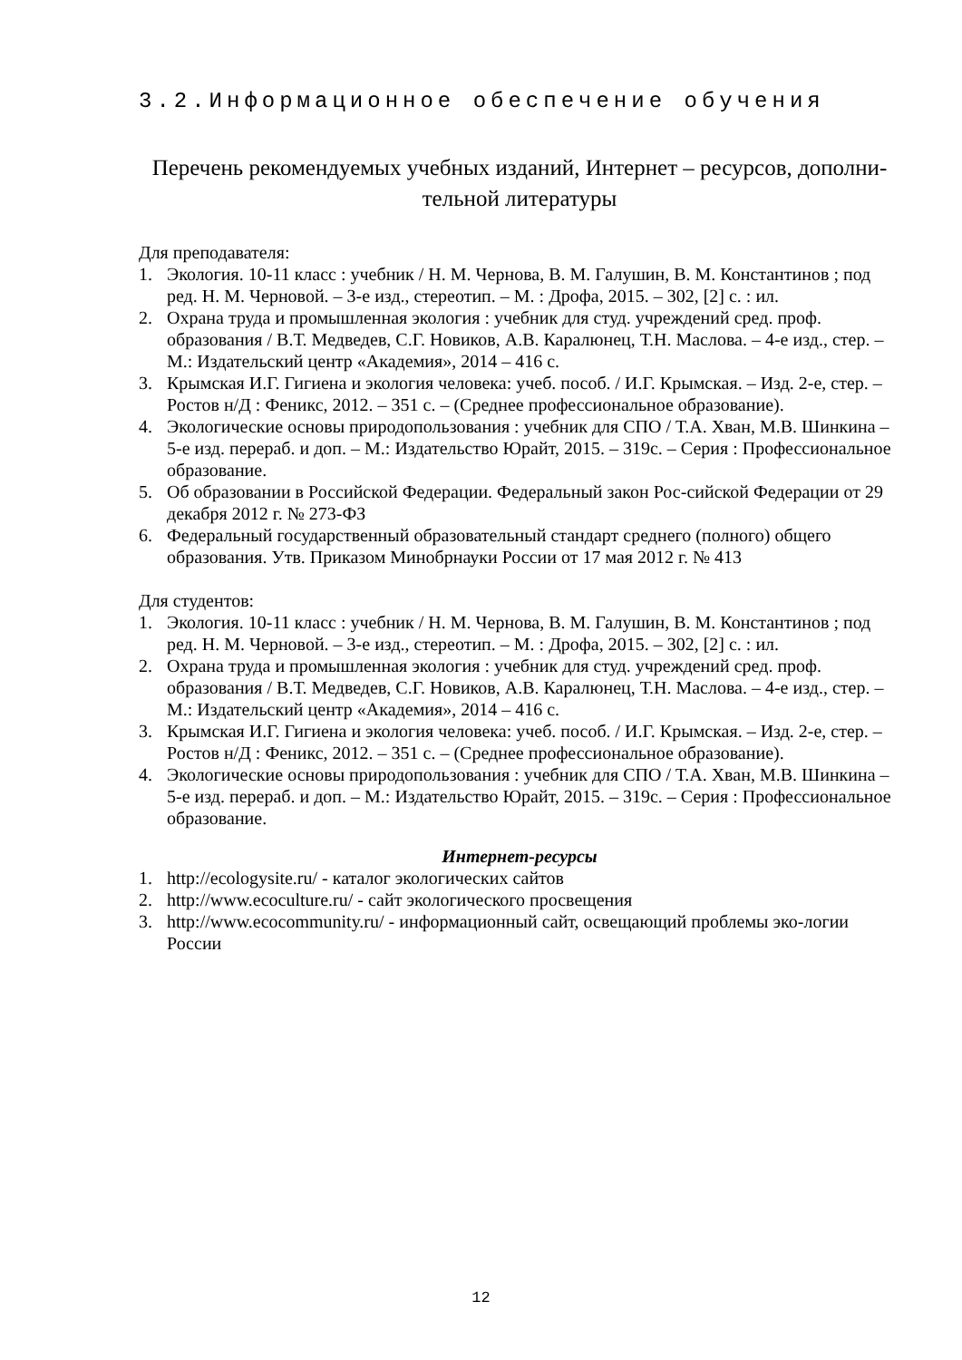3.2.Информационное обеспечение обучения
Перечень рекомендуемых учебных изданий, Интернет – ресурсов, дополни-тельной литературы
Для преподавателя:
1. Экология. 10-11 класс : учебник / Н. М. Чернова, В. М. Галушин, В. М. Константинов ; под ред. Н. М. Черновой. – 3-е изд., стереотип. – М. : Дрофа, 2015. – 302, [2] с. : ил.
2. Охрана труда и промышленная экология : учебник для студ. учреждений сред. проф. образования / В.Т. Медведев, С.Г. Новиков, А.В. Каралюнец, Т.Н. Маслова. – 4-е изд., стер. – М.: Издательский центр «Академия», 2014 – 416 с.
3. Крымская И.Г. Гигиена и экология человека: учеб. пособ. / И.Г. Крымская. – Изд. 2-е, стер. – Ростов н/Д : Феникс, 2012. – 351 с. – (Среднее профессиональное образование).
4. Экологические основы природопользования : учебник для СПО / Т.А. Хван, М.В. Шинкина – 5-е изд. перераб. и доп. – М.: Издательство Юрайт, 2015. – 319с. – Серия : Профессиональное образование.
5. Об образовании в Российской Федерации. Федеральный закон Рос-сийской Федерации от 29 декабря 2012 г. № 273-ФЗ
6. Федеральный государственный образовательный стандарт среднего (полного) общего образования. Утв. Приказом Минобрнауки России от 17 мая 2012 г. № 413
Для студентов:
1. Экология. 10-11 класс : учебник / Н. М. Чернова, В. М. Галушин, В. М. Константинов ; под ред. Н. М. Черновой. – 3-е изд., стереотип. – М. : Дрофа, 2015. – 302, [2] с. : ил.
2. Охрана труда и промышленная экология : учебник для студ. учреждений сред. проф. образования / В.Т. Медведев, С.Г. Новиков, А.В. Каралюнец, Т.Н. Маслова. – 4-е изд., стер. – М.: Издательский центр «Академия», 2014 – 416 с.
3. Крымская И.Г. Гигиена и экология человека: учеб. пособ. / И.Г. Крымская. – Изд. 2-е, стер. – Ростов н/Д : Феникс, 2012. – 351 с. – (Среднее профессиональное образование).
4. Экологические основы природопользования : учебник для СПО / Т.А. Хван, М.В. Шинкина – 5-е изд. перераб. и доп. – М.: Издательство Юрайт, 2015. – 319с. – Серия : Профессиональное образование.
Интернет-ресурсы
1. http://ecologysite.ru/ - каталог экологических сайтов
2. http://www.ecoculture.ru/ - сайт экологического просвещения
3. http://www.ecocommunity.ru/ - информационный сайт, освещающий проблемы эко-логии России
12